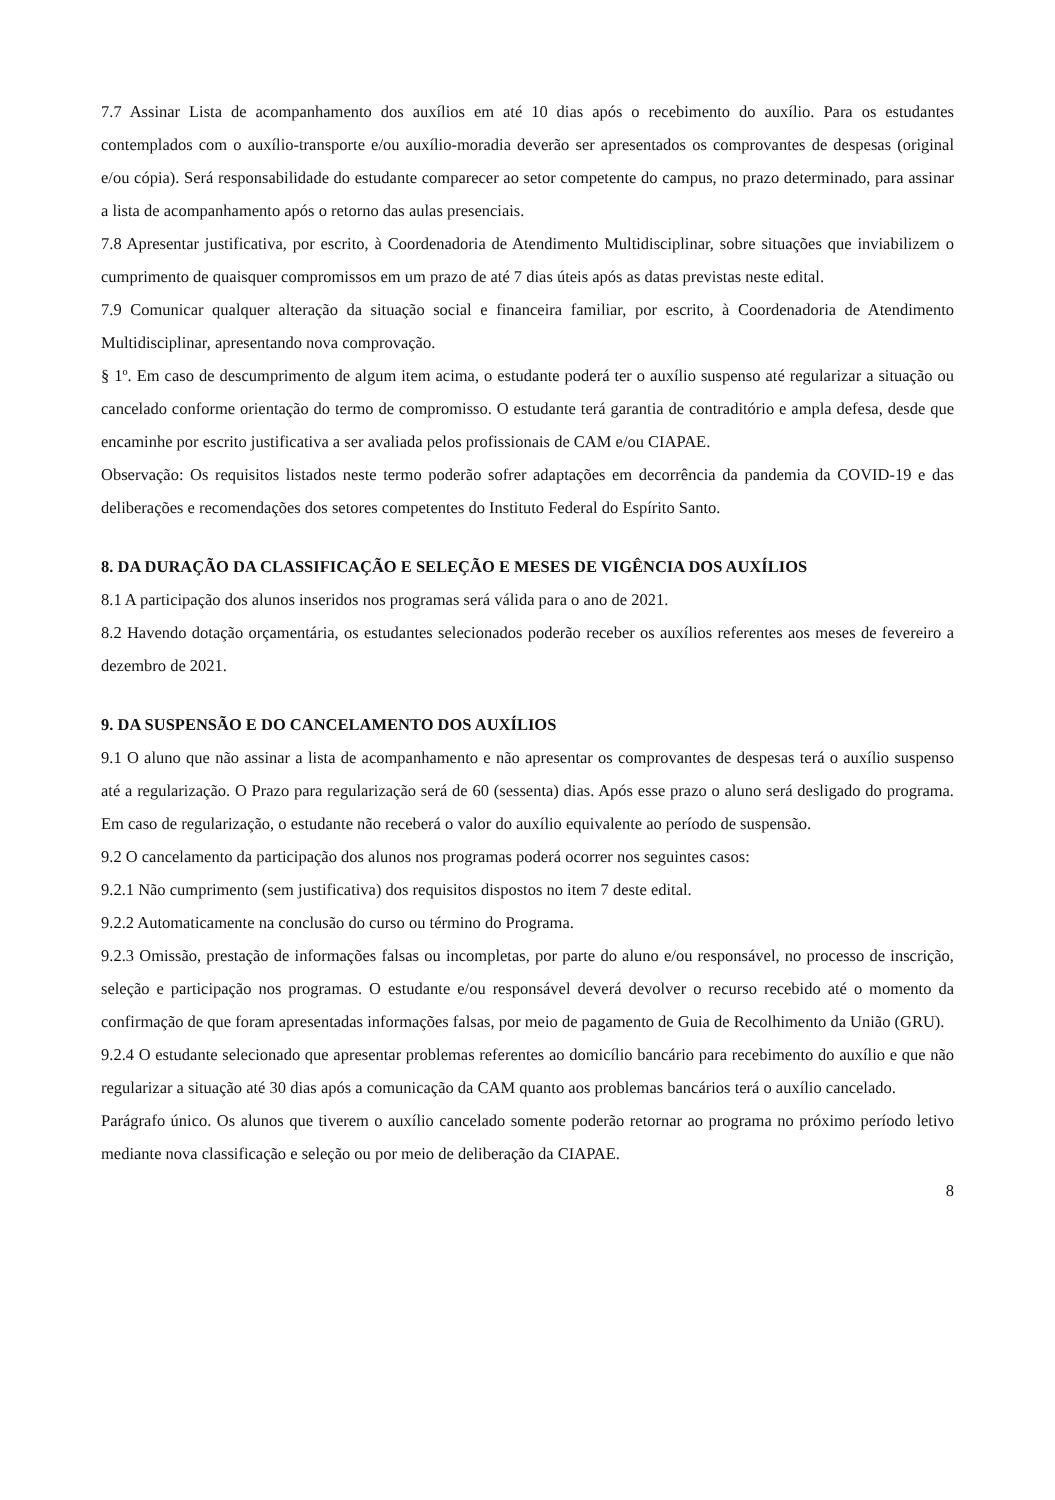7.7 Assinar Lista de acompanhamento dos auxílios em até 10 dias após o recebimento do auxílio. Para os estudantes contemplados com o auxílio-transporte e/ou auxílio-moradia deverão ser apresentados os comprovantes de despesas (original e/ou cópia). Será responsabilidade do estudante comparecer ao setor competente do campus, no prazo determinado, para assinar a lista de acompanhamento após o retorno das aulas presenciais.
7.8 Apresentar justificativa, por escrito, à Coordenadoria de Atendimento Multidisciplinar, sobre situações que inviabilizem o cumprimento de quaisquer compromissos em um prazo de até 7 dias úteis após as datas previstas neste edital.
7.9 Comunicar qualquer alteração da situação social e financeira familiar, por escrito, à Coordenadoria de Atendimento Multidisciplinar, apresentando nova comprovação.
§ 1º. Em caso de descumprimento de algum item acima, o estudante poderá ter o auxílio suspenso até regularizar a situação ou cancelado conforme orientação do termo de compromisso. O estudante terá garantia de contraditório e ampla defesa, desde que encaminhe por escrito justificativa a ser avaliada pelos profissionais de CAM e/ou CIAPAE.
Observação: Os requisitos listados neste termo poderão sofrer adaptações em decorrência da pandemia da COVID-19 e das deliberações e recomendações dos setores competentes do Instituto Federal do Espírito Santo.
8. DA DURAÇÃO DA CLASSIFICAÇÃO E SELEÇÃO E MESES DE VIGÊNCIA DOS AUXÍLIOS
8.1 A participação dos alunos inseridos nos programas será válida para o ano de 2021.
8.2 Havendo dotação orçamentária, os estudantes selecionados poderão receber os auxílios referentes aos meses de fevereiro a dezembro de 2021.
9. DA SUSPENSÃO E DO CANCELAMENTO DOS AUXÍLIOS
9.1 O aluno que não assinar a lista de acompanhamento e não apresentar os comprovantes de despesas terá o auxílio suspenso até a regularização. O Prazo para regularização será de 60 (sessenta) dias. Após esse prazo o aluno será desligado do programa. Em caso de regularização, o estudante não receberá o valor do auxílio equivalente ao período de suspensão.
9.2 O cancelamento da participação dos alunos nos programas poderá ocorrer nos seguintes casos:
9.2.1 Não cumprimento (sem justificativa) dos requisitos dispostos no item 7 deste edital.
9.2.2 Automaticamente na conclusão do curso ou término do Programa.
9.2.3 Omissão, prestação de informações falsas ou incompletas, por parte do aluno e/ou responsável, no processo de inscrição, seleção e participação nos programas. O estudante e/ou responsável deverá devolver o recurso recebido até o momento da confirmação de que foram apresentadas informações falsas, por meio de pagamento de Guia de Recolhimento da União (GRU).
9.2.4 O estudante selecionado que apresentar problemas referentes ao domicílio bancário para recebimento do auxílio e que não regularizar a situação até 30 dias após a comunicação da CAM quanto aos problemas bancários terá o auxílio cancelado.
Parágrafo único. Os alunos que tiverem o auxílio cancelado somente poderão retornar ao programa no próximo período letivo mediante nova classificação e seleção ou por meio de deliberação da CIAPAE.
8